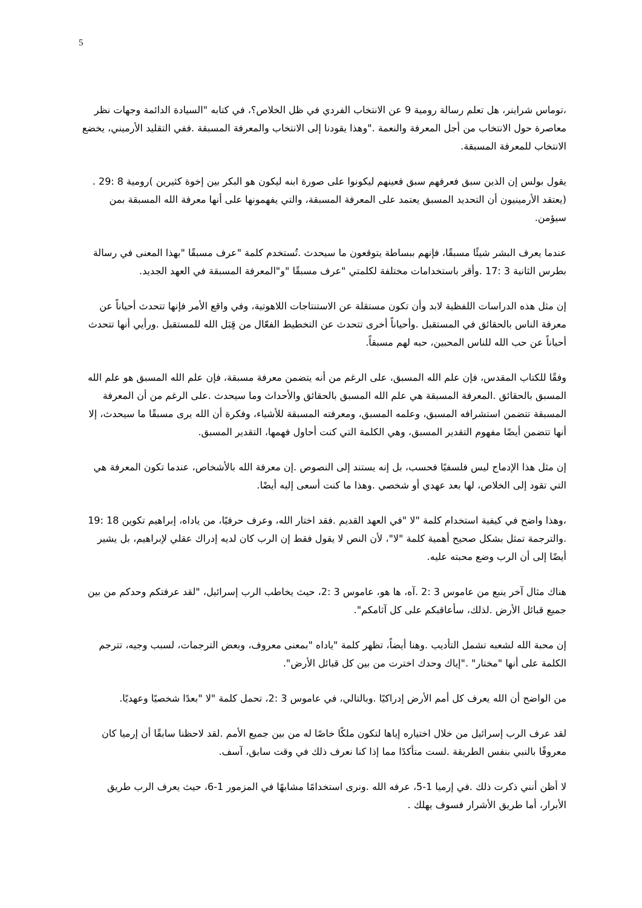5
،توماس شراينر، هل تعلم رسالة رومية 9 عن الانتخاب الفردي في ظل الخلاص؟، في كتابه "السيادة الدائمة وجهات نظر معاصرة حول الانتخاب من أجل المعرفة والنعمة ."وهذا يقودنا إلى الانتخاب والمعرفة المسبقة .ففي التقليد الأرميني، يخضع الانتخاب للمعرفة المسبقة.
يقول بولس إن الذين سبق فعرفهم سبق فعينهم ليكونوا على صورة ابنه ليكون هو البكر بين إخوة كثيرين )رومية 8 :29 .(يعتقد الأرمينيون أن التحديد المسبق يعتمد على المعرفة المسبقة، والتي يفهمونها على أنها معرفة الله المسبقة بمن سيؤمن.
عندما يعرف البشر شيئًا مسبقًا، فإنهم ببساطة يتوقعون ما سيحدث .تُستخدم كلمة "عرف مسبقًا "بهذا المعنى في رسالة بطرس الثانية 3 :17 .وأقر باستخدامات مختلفة لكلمتي "عرف مسبقًا "و"المعرفة المسبقة في العهد الجديد.
إن مثل هذه الدراسات اللفظية لابد وأن تكون مستقلة عن الاستنتاجات اللاهوتية، وفي واقع الأمر فإنها تتحدث أحياناً عن معرفة الناس بالحقائق في المستقبل .وأحياناً أخرى تتحدث عن التخطيط الفعّال من قِبَل الله للمستقبل .ورأيي أنها تتحدث أحياناً عن حب الله للناس المحبين، حبه لهم مسبقاً.
وفقًا للكتاب المقدس، فإن علم الله المسبق، على الرغم من أنه يتضمن معرفة مسبقة، فإن علم الله المسبق هو علم الله المسبق بالحقائق .المعرفة المسبقة هي علم الله المسبق بالحقائق والأحداث وما سيحدث .على الرغم من أن المعرفة المسبقة تتضمن استشرافه المسبق، وعلمه المسبق، ومعرفته المسبقة للأشياء، وفكرة أن الله يرى مسبقًا ما سيحدث، إلا أنها تتضمن أيضًا مفهوم التقدير المسبق، وهي الكلمة التي كنت أحاول فهمها، التقدير المسبق.
إن مثل هذا الإدماج ليس فلسفيًا فحسب، بل إنه يستند إلى النصوص .إن معرفة الله بالأشخاص، عندما تكون المعرفة هي التي تقود إلى الخلاص، لها بعد عهدي أو شخصي .وهذا ما كنت أسعى إليه أيضًا.
،وهذا واضح في كيفية استخدام كلمة "لا "في العهد القديم .فقد اختار الله، وعرف حرفيًا، من ياداه، إبراهيم تكوين 18 :19 .والترجمة تمثل بشكل صحيح أهمية كلمة "لا"، لأن النص لا يقول فقط إن الرب كان لديه إدراك عقلي لإبراهيم، بل يشير أيضًا إلى أن الرب وضع محبته عليه.
هناك مثال آخر ينبع من عاموس 3 :2 .آه، ها هو، عاموس 3 :2، حيث يخاطب الرب إسرائيل، "لقد عرفتكم وحدكم من بين جميع قبائل الأرض .لذلك، سأعاقبكم على كل آثامكم".
إن محبة الله لشعبه تشمل التأديب .وهنا أيضاً، تظهر كلمة "ياداه "بمعنى معروف، وبعض الترجمات، لسبب وجيه، تترجم الكلمة على أنها "مختار" ."إياك وحدك اخترت من بين كل قبائل الأرض".
من الواضح أن الله يعرف كل أمم الأرض إدراكيًا .وبالتالي، في عاموس 3 :2، تحمل كلمة "لا "بعدًا شخصيًا وعهديًا.
لقد عرف الرب إسرائيل من خلال اختياره إياها لتكون ملكًا خاصًا له من بين جميع الأمم .لقد لاحظنا سابقًا أن إرميا كان معروفًا بالنبي بنفس الطريقة .لست متأكدًا مما إذا كنا نعرف ذلك في وقت سابق، آسف.
لا أظن أنني ذكرت ذلك .في إرميا 1-5، عرفه الله .ونرى استخدامًا مشابهًا في المزمور 1-6، حيث يعرف الرب طريق الأبرار، أما طريق الأشرار فسوف يهلك .